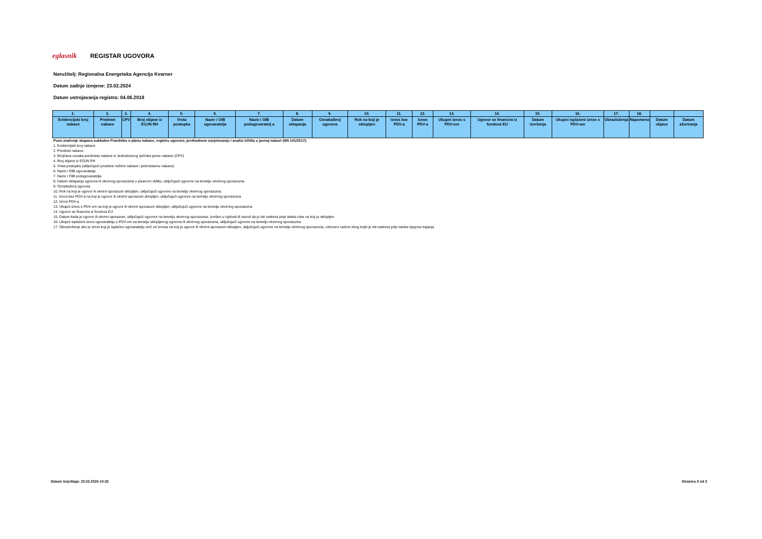eglasnik
REGISTAR UGOVORA
Naručitelj: Regionalna Energetska Agencija Kvarner
Datum zadnje izmjene: 23.02.2024
Datum ustrojavanja registra: 04.06.2018
| 1. | 2. | 3. | 4. | 5. | 6. | 7. | 8. | 9. | 10. | 11. | 12. | 13. | 14. | 15. | 16. | 17. | 18. | | |
| --- | --- | --- | --- | --- | --- | --- | --- | --- | --- | --- | --- | --- | --- | --- | --- | --- | --- | --- | --- |
| Evidencijski broj nabave | Predmet nabave | CPV | Broj objave iz EOJN RH | Vrsta postupka | Naziv i OIB ugovaratelja | Naziv i OIB podugovaratelj a | Datum sklapanja | Oznaka/broj ugovora | Rok na koji je sklopljen | Iznos bez PDV-a | Iznos PDV-a | Ukupni iznos s PDV-om | Ugovor se financira iz fondova EU | Datum izvršenja | Ukupni isplaćeni iznos s PDV-om | Obrazloženja | Napomena | Datum objave | Datum ažuriranja |
Puno značenje stupaca sukladno Pravilniku o planu nabave, registru ugovora, prethodnom savjetovanju i analizi tržišta u javnoj nabavi (NN 101/2017):
1. Evidencijski broj nabave
2. Predmet nabave
3. Brojčana oznaka predmeta nabave iz Jedinstvenog rječnika javne nabave (CPV)
4. Broj objave iz EOJN RH
5. Vrsta postupka (uključujući posebne režime nabave i jednostavnu nabavu)
6. Naziv i OIB ugovaratelja
7. Naziv i OIB podugovaratelja
8. Datum sklapanja ugovora ili okvirnog sporazuma u pisanom obliku, uključujući ugovore na temelju okvirnog sporazuma
9. Oznaka/broj ugovora
10. Rok na koji je ugovor ili okvirni sporazum sklopljen, uključujući ugovore na temelju okvirnog sporazuma
11. Iznos bez PDV-a na koji je ugovor ili okvirni sporazum sklopljen, uključujući ugovore na temelju okvirnog sporazuma
12. Iznos PDV-a
13. Ukupni iznos s PDV-om na koji je ugovor ili okvirni sporazum sklopljen, uključujući ugovore na temelju okvirnog sporazuma
14. Ugovor se financira iz fondova EU
15. Datum kada je ugovor ili okvirni sporazum, uključujući ugovore na temelju okvirnog sporazuma, izvršen u cijelosti ili navod da je isti raskinut prije isteka roka na koji je sklopljen
16. Ukupni isplaćeni iznos ugovaratelju s PDV-om na temelju sklopljenog ugovora ili okvirnog sporazuma, uključujući ugovore na temelju okvirnog sporazuma
17. Obrazloženje ako je iznos koji je isplaćen ugovaratelju veći od iznosa na koji je ugovor ili okvirni sporazum sklopljen, uključujući ugovore na temelju okvirnog sporazuma, odnosno razlozi zbog kojih je isti raskinut prije isteka njegova trajanja
Datum izvještaja: 23.02.2024 10:32
Stranica 3 od 3